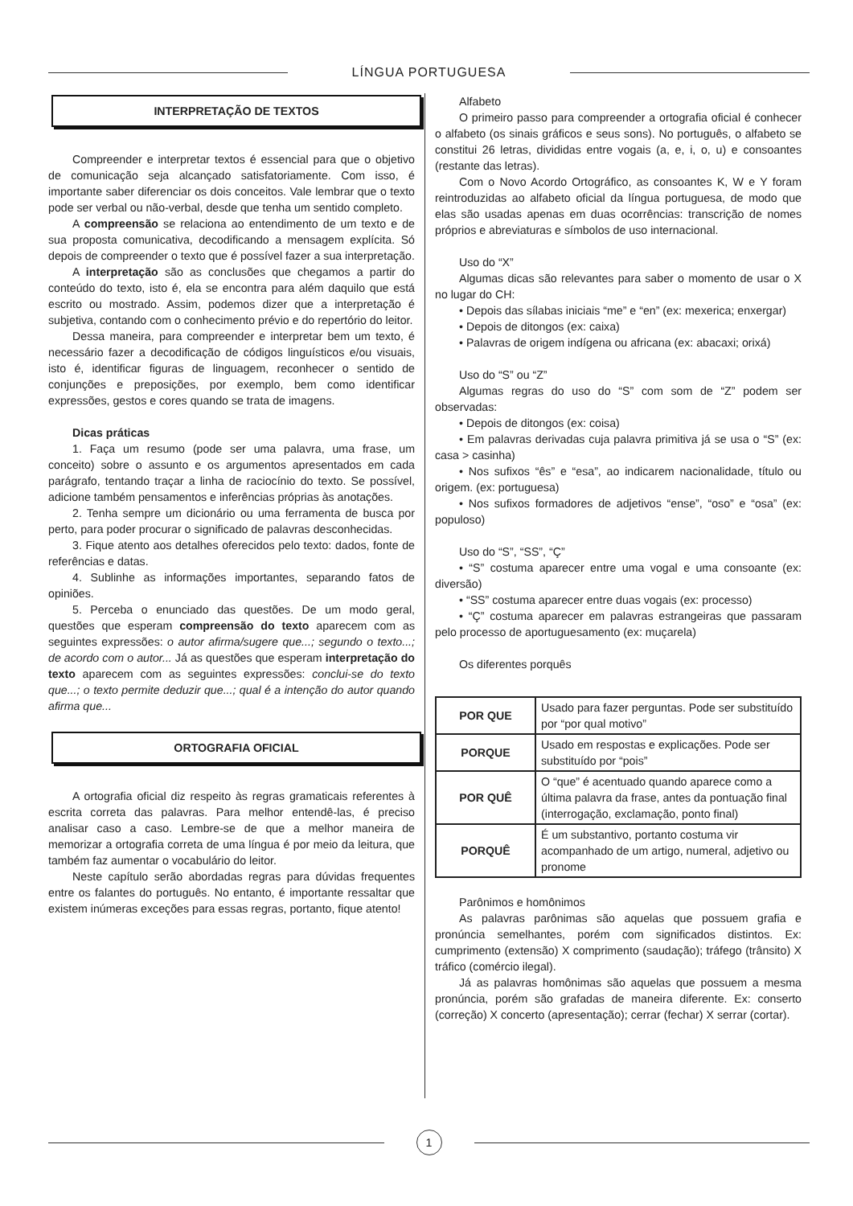LÍNGUA PORTUGUESA
INTERPRETAÇÃO DE TEXTOS
Compreender e interpretar textos é essencial para que o objetivo de comunicação seja alcançado satisfatoriamente. Com isso, é importante saber diferenciar os dois conceitos. Vale lembrar que o texto pode ser verbal ou não-verbal, desde que tenha um sentido completo.
A compreensão se relaciona ao entendimento de um texto e de sua proposta comunicativa, decodificando a mensagem explícita. Só depois de compreender o texto que é possível fazer a sua interpretação.
A interpretação são as conclusões que chegamos a partir do conteúdo do texto, isto é, ela se encontra para além daquilo que está escrito ou mostrado. Assim, podemos dizer que a interpretação é subjetiva, contando com o conhecimento prévio e do repertório do leitor.
Dessa maneira, para compreender e interpretar bem um texto, é necessário fazer a decodificação de códigos linguísticos e/ou visuais, isto é, identificar figuras de linguagem, reconhecer o sentido de conjunções e preposições, por exemplo, bem como identificar expressões, gestos e cores quando se trata de imagens.
Dicas práticas
1. Faça um resumo (pode ser uma palavra, uma frase, um conceito) sobre o assunto e os argumentos apresentados em cada parágrafo, tentando traçar a linha de raciocínio do texto. Se possível, adicione também pensamentos e inferências próprias às anotações.
2. Tenha sempre um dicionário ou uma ferramenta de busca por perto, para poder procurar o significado de palavras desconhecidas.
3. Fique atento aos detalhes oferecidos pelo texto: dados, fonte de referências e datas.
4. Sublinhe as informações importantes, separando fatos de opiniões.
5. Perceba o enunciado das questões. De um modo geral, questões que esperam compreensão do texto aparecem com as seguintes expressões: o autor afirma/sugere que...; segundo o texto...; de acordo com o autor... Já as questões que esperam interpretação do texto aparecem com as seguintes expressões: conclui-se do texto que...; o texto permite deduzir que...; qual é a intenção do autor quando afirma que...
ORTOGRAFIA OFICIAL
A ortografia oficial diz respeito às regras gramaticais referentes à escrita correta das palavras. Para melhor entendê-las, é preciso analisar caso a caso. Lembre-se de que a melhor maneira de memorizar a ortografia correta de uma língua é por meio da leitura, que também faz aumentar o vocabulário do leitor.
Neste capítulo serão abordadas regras para dúvidas frequentes entre os falantes do português. No entanto, é importante ressaltar que existem inúmeras exceções para essas regras, portanto, fique atento!
Alfabeto
O primeiro passo para compreender a ortografia oficial é conhecer o alfabeto (os sinais gráficos e seus sons). No português, o alfabeto se constitui 26 letras, divididas entre vogais (a, e, i, o, u) e consoantes (restante das letras).
Com o Novo Acordo Ortográfico, as consoantes K, W e Y foram reintroduzidas ao alfabeto oficial da língua portuguesa, de modo que elas são usadas apenas em duas ocorrências: transcrição de nomes próprios e abreviaturas e símbolos de uso internacional.
Uso do “X”
Algumas dicas são relevantes para saber o momento de usar o X no lugar do CH:
• Depois das sílabas iniciais “me” e “en” (ex: mexerica; enxergar)
• Depois de ditongos (ex: caixa)
• Palavras de origem indígena ou africana (ex: abacaxi; orixá)
Uso do “S” ou “Z”
Algumas regras do uso do “S” com som de “Z” podem ser observadas:
• Depois de ditongos (ex: coisa)
• Em palavras derivadas cuja palavra primitiva já se usa o “S” (ex: casa > casinha)
• Nos sufixos “ês” e “esa”, ao indicarem nacionalidade, título ou origem. (ex: portuguesa)
• Nos sufixos formadores de adjetivos “ense”, “oso” e “osa” (ex: populoso)
Uso do “S”, “SS”, “Ç”
• “S” costuma aparecer entre uma vogal e uma consoante (ex: diversão)
• “SS” costuma aparecer entre duas vogais (ex: processo)
• “Ç” costuma aparecer em palavras estrangeiras que passaram pelo processo de aportuguesamento (ex: muçarela)
Os diferentes porquês
| POR QUE | Usado para fazer perguntas. Pode ser substituído por “por qual motivo” |
| PORQUE | Usado em respostas e explicações. Pode ser substituído por “pois” |
| POR QUÊ | O “que” é acentuado quando aparece como a última palavra da frase, antes da pontuação final (interrogação, exclamação, ponto final) |
| PORQUÊ | É um substantivo, portanto costuma vir acompanhado de um artigo, numeral, adjetivo ou pronome |
Parônimos e homônimos
As palavras parônimas são aquelas que possuem grafia e pronúncia semelhantes, porém com significados distintos. Ex: cumprimento (extensão) X comprimento (saudação); tráfego (trânsito) X tráfico (comércio ilegal).
Já as palavras homônimas são aquelas que possuem a mesma pronúncia, porém são grafadas de maneira diferente. Ex: conserto (correção) X concerto (apresentação); cerrar (fechar) X serrar (cortar).
1